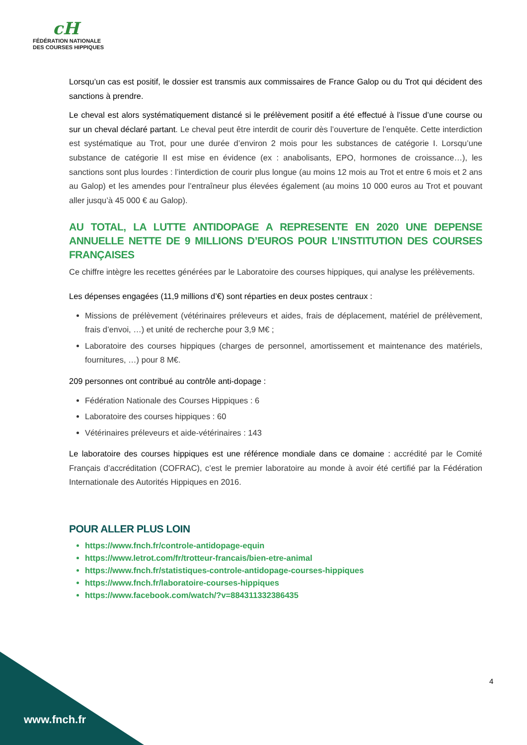cH
FÉDÉRATION NATIONALE
DES COURSES HIPPIQUES
Lorsqu’un cas est positif, le dossier est transmis aux commissaires de France Galop ou du Trot qui décident des sanctions à prendre.
Le cheval est alors systématiquement distancé si le prélèvement positif a été effectué à l’issue d’une course ou sur un cheval déclaré partant. Le cheval peut être interdit de courir dès l’ouverture de l’enquête. Cette interdiction est systématique au Trot, pour une durée d’environ 2 mois pour les substances de catégorie I. Lorsqu’une substance de catégorie II est mise en évidence (ex : anabolisants, EPO, hormones de croissance…), les sanctions sont plus lourdes : l’interdiction de courir plus longue (au moins 12 mois au Trot et entre 6 mois et 2 ans au Galop) et les amendes pour l’entraîneur plus élevées également (au moins 10 000 euros au Trot et pouvant aller jusqu’à 45 000 € au Galop).
AU TOTAL, LA LUTTE ANTIDOPAGE A REPRESENTE EN 2020 UNE DEPENSE ANNUELLE NETTE DE 9 MILLIONS D’EUROS POUR L’INSTITUTION DES COURSES FRANÇAISES
Ce chiffre intègre les recettes générées par le Laboratoire des courses hippiques, qui analyse les prélèvements.
Les dépenses engagées (11,9 millions d’€) sont réparties en deux postes centraux :
Missions de prélèvement (vétérinaires préleveurs et aides, frais de déplacement, matériel de prélèvement, frais d’envoi, …) et unité de recherche pour 3,9 M€ ;
Laboratoire des courses hippiques (charges de personnel, amortissement et maintenance des matériels, fournitures, …) pour 8 M€.
209 personnes ont contribué au contrôle anti-dopage :
Fédération Nationale des Courses Hippiques : 6
Laboratoire des courses hippiques : 60
Vétérinaires préleveurs et aide-vétérinaires : 143
Le laboratoire des courses hippiques est une référence mondiale dans ce domaine : accrédité par le Comité Français d’accréditation (COFRAC), c’est le premier laboratoire au monde à avoir été certifié par la Fédération Internationale des Autorités Hippiques en 2016.
POUR ALLER PLUS LOIN
https://www.fnch.fr/controle-antidopage-equin
https://www.letrot.com/fr/trotteur-francais/bien-etre-animal
https://www.fnch.fr/statistiques-controle-antidopage-courses-hippiques
https://www.fnch.fr/laboratoire-courses-hippiques
https://www.facebook.com/watch/?v=884311332386435
4
www.fnch.fr